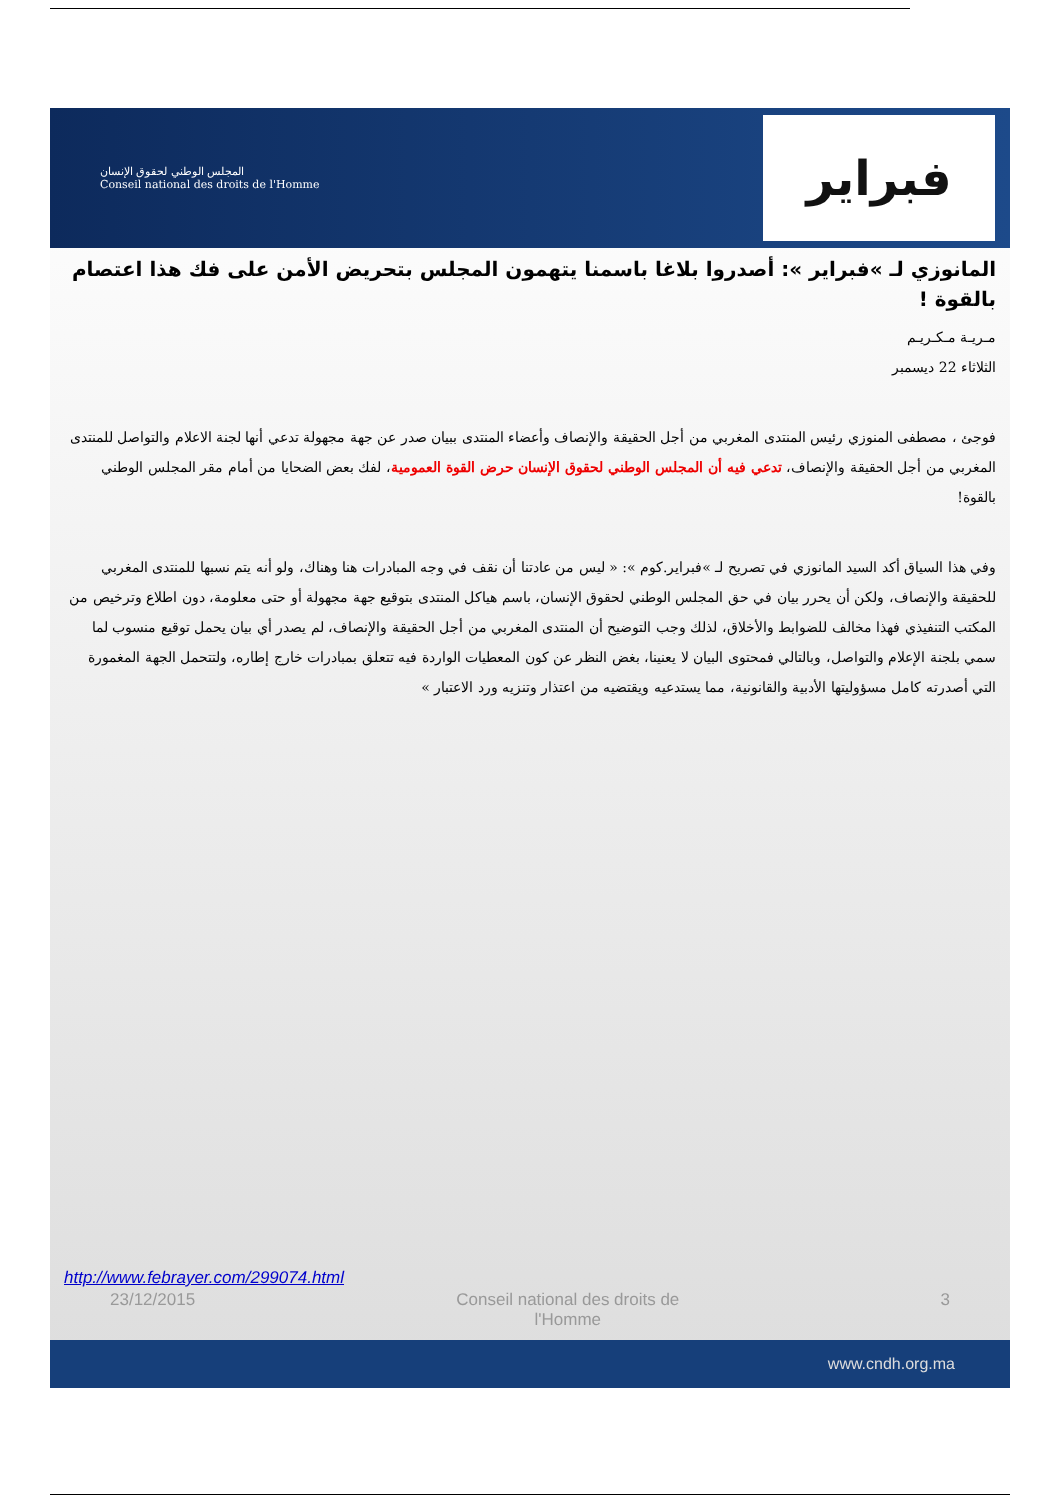المجلس الوطني لحقوق الإنسان
Conseil national des droits de l'Homme
فبراير
المانوزي لـ »فبراير »: أصدروا بلاغا باسمنا يتهمون المجلس بتحريض الأمن على فك هذا اعتصام بالقوة !
مـريـة مـكـريـم
الثلاثاء 22 ديسمبر
فوجئ ، مصطفى المنوزي رئيس المنتدى المغربي من أجل الحقيقة والإنصاف وأعضاء المنتدى ببيان صدر عن جهة مجهولة تدعي أنها لجنة الاعلام والتواصل للمنتدى المغربي من أجل الحقيقة والإنصاف، تدعي فيه أن المجلس الوطني لحقوق الإنسان حرض القوة العمومية، لفك بعض الضحايا من أمام مقر المجلس الوطني بالقوة!
وفي هذا السياق أكد السيد المانوزي في تصريح لـ »فبراير.كوم »: « ليس من عادتنا أن نقف في وجه المبادرات هنا وهناك، ولو أنه يتم نسبها للمنتدى المغربي للحقيقة والإنصاف، ولكن أن يحرر بيان في حق المجلس الوطني لحقوق الإنسان، باسم هياكل المنتدى بتوقيع جهة مجهولة أو حتى معلومة، دون اطلاع وترخيص من المكتب التنفيذي فهذا مخالف للضوابط والأخلاق، لذلك وجب التوضيح أن المنتدى المغربي من أجل الحقيقة والإنصاف، لم يصدر أي بيان يحمل توقيع منسوب لما سمي بلجنة الإعلام والتواصل، وبالتالي فمحتوى البيان لا يعنينا، بغض النظر عن كون المعطيات الواردة فيه تتعلق بمبادرات خارج إطاره، ولتتحمل الجهة المغمورة التي أصدرته كامل مسؤوليتها الأدبية والقانونية، مما يستدعيه ويقتضيه من اعتذار وتنزيه ورد الاعتبار »
http://www.febrayer.com/299074.html
23/12/2015 Conseil national des droits de
l'Homme 3
www.cndh.org.ma